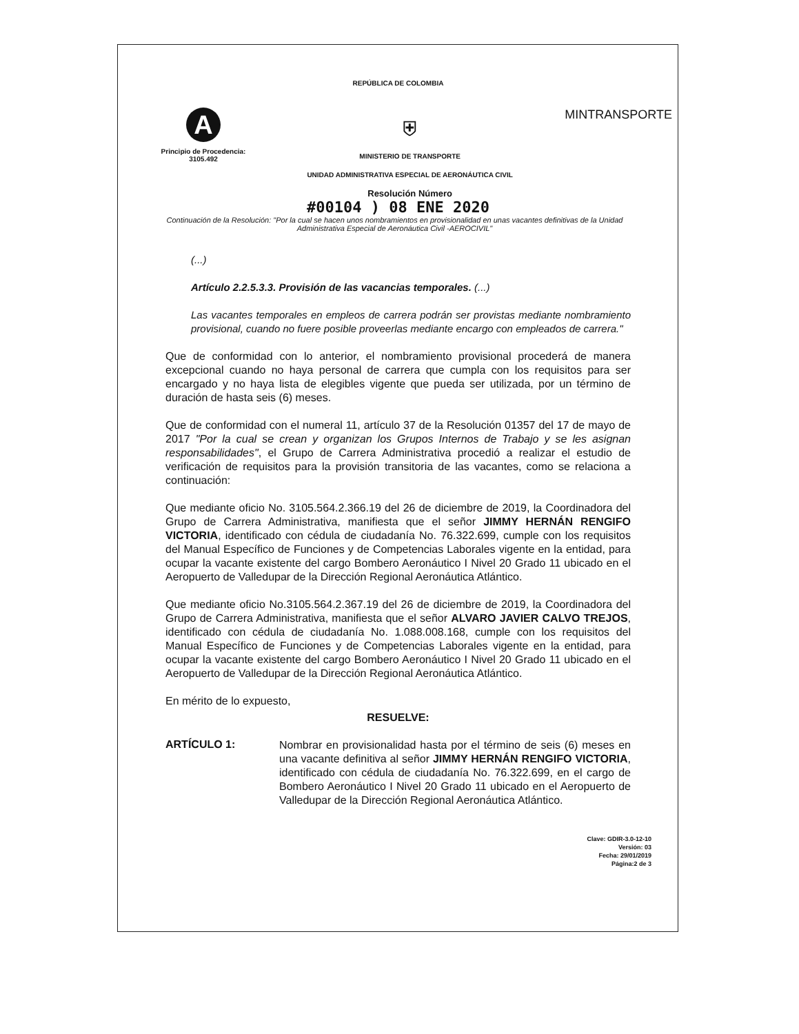REPÚBLICA DE COLOMBIA
A
Principio de Procedencia:
3105.492
⛨
MINISTERIO DE TRANSPORTE
UNIDAD ADMINISTRATIVA ESPECIAL DE AERONÁUTICA CIVIL
Resolución Número
MINTRANSPORTE
#00104 ) 08 ENE 2020
Continuación de la Resolución: "Por la cual se hacen unos nombramientos en provisionalidad en unas vacantes definitivas de la Unidad Administrativa Especial de Aeronáutica Civil -AEROCIVIL"
(...)
Artículo 2.2.5.3.3. Provisión de las vacancias temporales. (...)
Las vacantes temporales en empleos de carrera podrán ser provistas mediante nombramiento provisional, cuando no fuere posible proveerlas mediante encargo con empleados de carrera."
Que de conformidad con lo anterior, el nombramiento provisional procederá de manera excepcional cuando no haya personal de carrera que cumpla con los requisitos para ser encargado y no haya lista de elegibles vigente que pueda ser utilizada, por un término de duración de hasta seis (6) meses.
Que de conformidad con el numeral 11, artículo 37 de la Resolución 01357 del 17 de mayo de 2017 "Por la cual se crean y organizan los Grupos Internos de Trabajo y se les asignan responsabilidades", el Grupo de Carrera Administrativa procedió a realizar el estudio de verificación de requisitos para la provisión transitoria de las vacantes, como se relaciona a continuación:
Que mediante oficio No. 3105.564.2.366.19 del 26 de diciembre de 2019, la Coordinadora del Grupo de Carrera Administrativa, manifiesta que el señor JIMMY HERNÁN RENGIFO VICTORIA, identificado con cédula de ciudadanía No. 76.322.699, cumple con los requisitos del Manual Específico de Funciones y de Competencias Laborales vigente en la entidad, para ocupar la vacante existente del cargo Bombero Aeronáutico I Nivel 20 Grado 11 ubicado en el Aeropuerto de Valledupar de la Dirección Regional Aeronáutica Atlántico.
Que mediante oficio No.3105.564.2.367.19 del 26 de diciembre de 2019, la Coordinadora del Grupo de Carrera Administrativa, manifiesta que el señor ALVARO JAVIER CALVO TREJOS, identificado con cédula de ciudadanía No. 1.088.008.168, cumple con los requisitos del Manual Específico de Funciones y de Competencias Laborales vigente en la entidad, para ocupar la vacante existente del cargo Bombero Aeronáutico I Nivel 20 Grado 11 ubicado en el Aeropuerto de Valledupar de la Dirección Regional Aeronáutica Atlántico.
En mérito de lo expuesto,
RESUELVE:
ARTÍCULO 1:
Nombrar en provisionalidad hasta por el término de seis (6) meses en una vacante definitiva al señor JIMMY HERNÁN RENGIFO VICTORIA, identificado con cédula de ciudadanía No. 76.322.699, en el cargo de Bombero Aeronáutico I Nivel 20 Grado 11 ubicado en el Aeropuerto de Valledupar de la Dirección Regional Aeronáutica Atlántico.
Clave: GDIR-3.0-12-10
Versión: 03
Fecha: 29/01/2019
Página:2 de 3